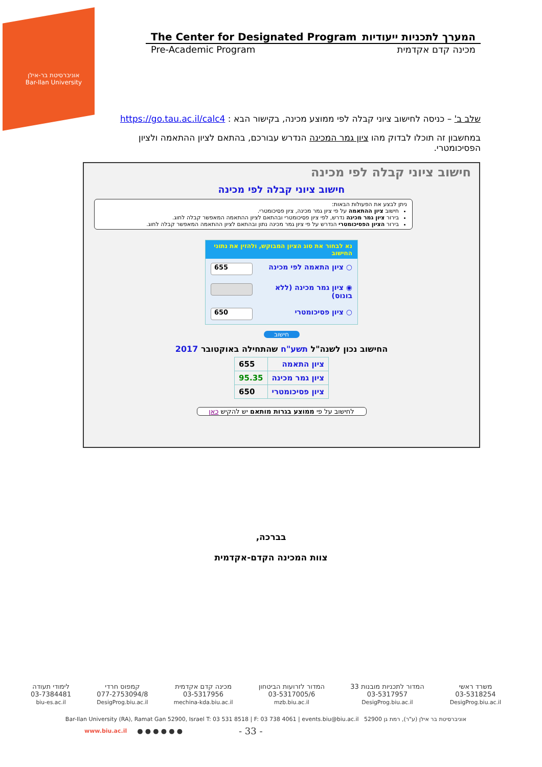אוניברסיטת בר-אילן
Bar-Ilan University
The Center for Designated Program המערך לתכניות ייעודיות
Pre-Academic Program מכינה קדם אקדמית
שלב ב' – כניסה לחישוב ציוני קבלה לפי ממוצע מכינה, בקישור הבא : https://go.tau.ac.il/calc4
במחשבון זה תוכלו לבדוק מהו ציון גמר המכינה הנדרש עבורכם, בהתאם לציון ההתאמה ולציון הפסיכומטרי.
חישוב ציוני קבלה לפי מכינה
חישוב ציוני קבלה לפי מכינה
ניתן לבצע את הפעולות הבאות:
חישוב ציון ההתאמה על פי ציון גמר מכינה, ציון פסיכומטרי.
בירור ציון גמר מכינה נדרש, לפי ציון פסיכומטרי ובהתאם לציון ההתאמה המאפשר קבלה לחוג.
בירור הציון הפסיכומטרי הנדרש על פי ציון גמר מכינה נתון ובהתאם לציון ההתאמה המאפשר קבלה לחוג.
נא לבחור את סוג הציון המבוקש, ולהזין את נתוני החישוב
○ ציון התאמה לפי מכינה 655
◉ ציון גמר מכינה (ללא בונוס)
○ ציון פסיכומטרי 650
חישוב
החישוב נכון לשנה"ל תשע"ח שהתחילה באוקטובר 2017
| ציון התאמה | 655 |
| ציון גמר מכינה | 95.35 |
| ציון פסיכומטרי | 650 |
לחישוב על פי ממוצע בגרות מותאם יש להקיש כאן
בברכה,
צוות המכינה הקדם-אקדמית
משרד ראשי
03-5318254
DesigProg.biu.ac.il
המדור לתכניות מובנות 33
03-5317957
DesigProg.biu.ac.il
המדור לזרועות הביטחון
03-5317005/6
mzb.biu.ac.il
מכינה קדם אקדמית
03-5317956
mechina-kda.biu.ac.il
קמפוס חרדי
077-2753094/8
DesigProg.biu.ac.il
לימודי תעודה
03-7384481
biu-es.ac.il
Bar-Ilan University (RA), Ramat Gan 52900, Israel T: 03 531 8518 | F: 03 738 4061 | events.biu@biu.ac.il אוניברסיטת בר אילן (ע"ר), רמת גן 52900
www.biu.ac.il ● ● ● ● ● ● - 33 -